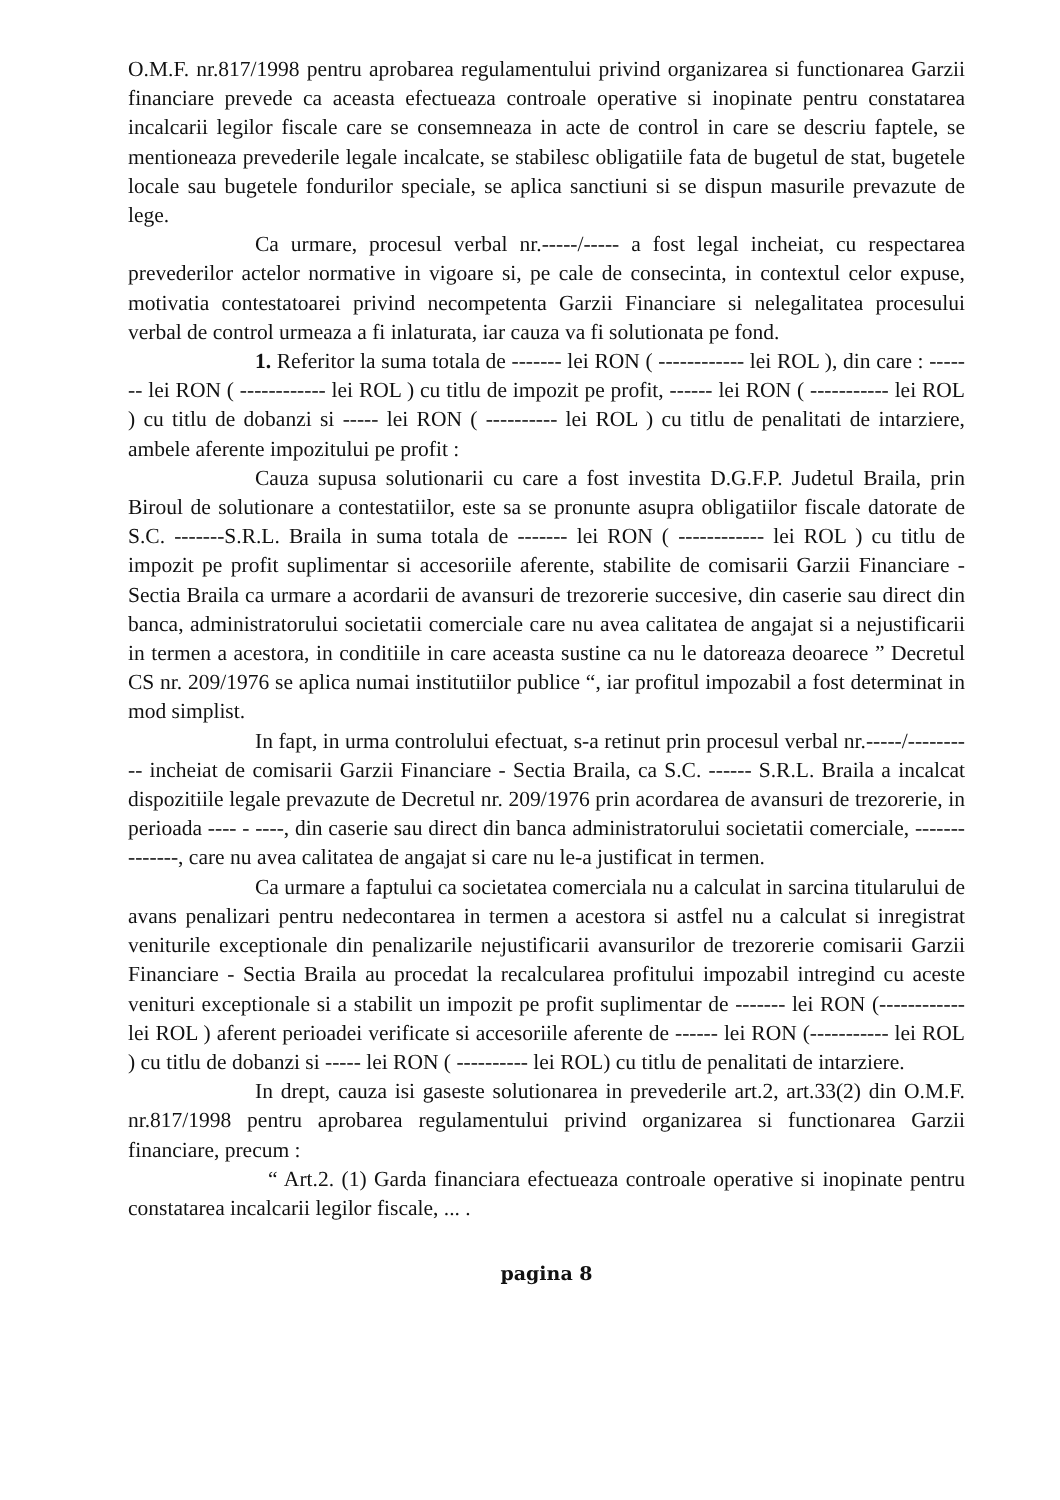O.M.F. nr.817/1998 pentru aprobarea regulamentului privind organizarea si functionarea Garzii financiare prevede ca aceasta efectueaza controale operative si inopinate pentru constatarea incalcarii legilor fiscale care se consemneaza in acte de control in care se descriu faptele, se mentioneaza prevederile legale incalcate, se stabilesc obligatiile fata de bugetul de stat, bugetele locale sau bugetele fondurilor speciale, se aplica sanctiuni si se dispun masurile prevazute de lege.
Ca urmare, procesul verbal nr.-----/----- a fost legal incheiat, cu respectarea prevederilor actelor normative in vigoare si, pe cale de consecinta, in contextul celor expuse, motivatia contestatoarei privind necompetenta Garzii Financiare si nelegalitatea procesului verbal de control urmeaza a fi inlaturata, iar cauza va fi solutionata pe fond.
1. Referitor la suma totala de ------- lei RON ( ------------ lei ROL ), din care : ------- lei RON ( ------------ lei ROL ) cu titlu de impozit pe profit, ------ lei RON ( ----------- lei ROL ) cu titlu de dobanzi si ----- lei RON ( ---------- lei ROL ) cu titlu de penalitati de intarziere, ambele aferente impozitului pe profit :
Cauza supusa solutionarii cu care a fost investita D.G.F.P. Judetul Braila, prin Biroul de solutionare a contestatiilor, este sa se pronunte asupra obligatiilor fiscale datorate de S.C. -------S.R.L. Braila in suma totala de ------- lei RON ( ------------ lei ROL ) cu titlu de impozit pe profit suplimentar si accesoriile aferente, stabilite de comisarii Garzii Financiare - Sectia Braila ca urmare a acordarii de avansuri de trezorerie succesive, din caserie sau direct din banca, administratorului societatii comerciale care nu avea calitatea de angajat si a nejustificarii in termen a acestora, in conditiile in care aceasta sustine ca nu le datoreaza deoarece ” Decretul CS nr. 209/1976 se aplica numai institutiilor publice “, iar profitul impozabil a fost determinat in mod simplist.
In fapt, in urma controlului efectuat, s-a retinut prin procesul verbal nr.-----/---------- incheiat de comisarii Garzii Financiare - Sectia Braila, ca S.C. ------ S.R.L. Braila a incalcat dispozitiile legale prevazute de Decretul nr. 209/1976 prin acordarea de avansuri de trezorerie, in perioada ---- - ----, din caserie sau direct din banca administratorului societatii comerciale, --------------, care nu avea calitatea de angajat si care nu le-a justificat in termen.
Ca urmare a faptului ca societatea comerciala nu a calculat in sarcina titularului de avans penalizari pentru nedecontarea in termen a acestora si astfel nu a calculat si inregistrat veniturile exceptionale din penalizarile nejustificarii avansurilor de trezorerie comisarii Garzii Financiare - Sectia Braila au procedat la recalcularea profitului impozabil intregind cu aceste venituri exceptionale si a stabilit un impozit pe profit suplimentar de ------- lei RON (------------ lei ROL ) aferent perioadei verificate si accesoriile aferente de ------ lei RON (----------- lei ROL ) cu titlu de dobanzi si ----- lei RON ( ---------- lei ROL) cu titlu de penalitati de intarziere.
In drept, cauza isi gaseste solutionarea in prevederile art.2, art.33(2) din O.M.F. nr.817/1998 pentru aprobarea regulamentului privind organizarea si functionarea Garzii financiare, precum :
“ Art.2. (1) Garda financiara efectueaza controale operative si inopinate pentru constatarea incalcarii legilor fiscale, ... .
pagina 8